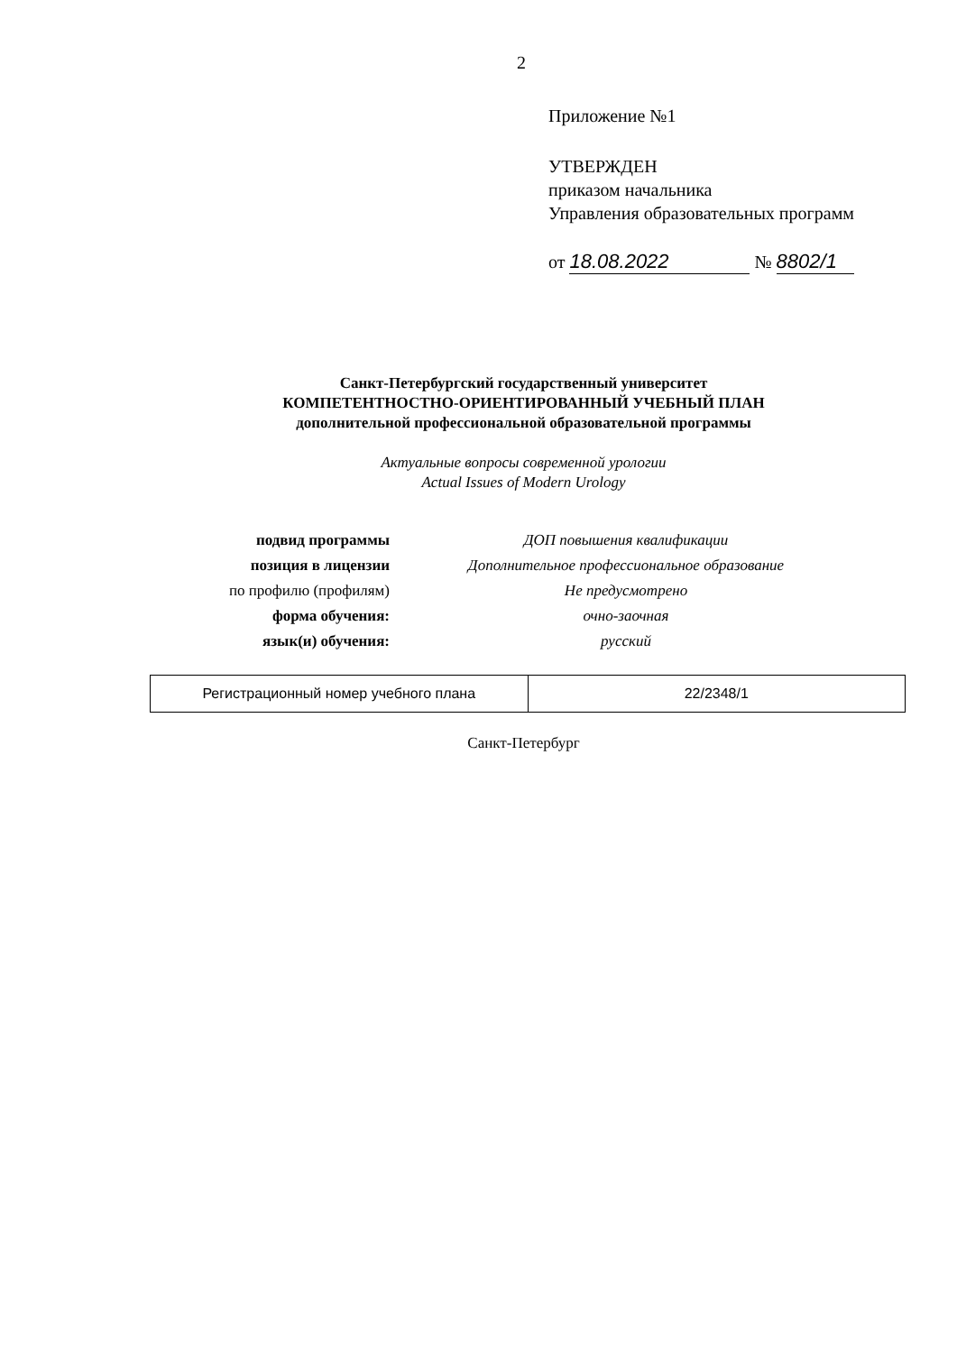2
Приложение №1
УТВЕРЖДЕН
приказом начальника
Управления образовательных программ
от 18.08.2022 № 8802/1
Санкт-Петербургский государственный университет
КОМПЕТЕНТНОСТНО-ОРИЕНТИРОВАННЫЙ УЧЕБНЫЙ ПЛАН
дополнительной профессиональной образовательной программы
Актуальные вопросы современной урологии
Actual Issues of Modern Urology
| подвид программы | ДОП повышения квалификации |
| позиция в лицензии | Дополнительное профессиональное образование |
| по профилю (профилям) | Не предусмотрено |
| форма обучения: | очно-заочная |
| язык(и) обучения: | русский |
| Регистрационный номер учебного плана | 22/2348/1 |
Санкт-Петербург